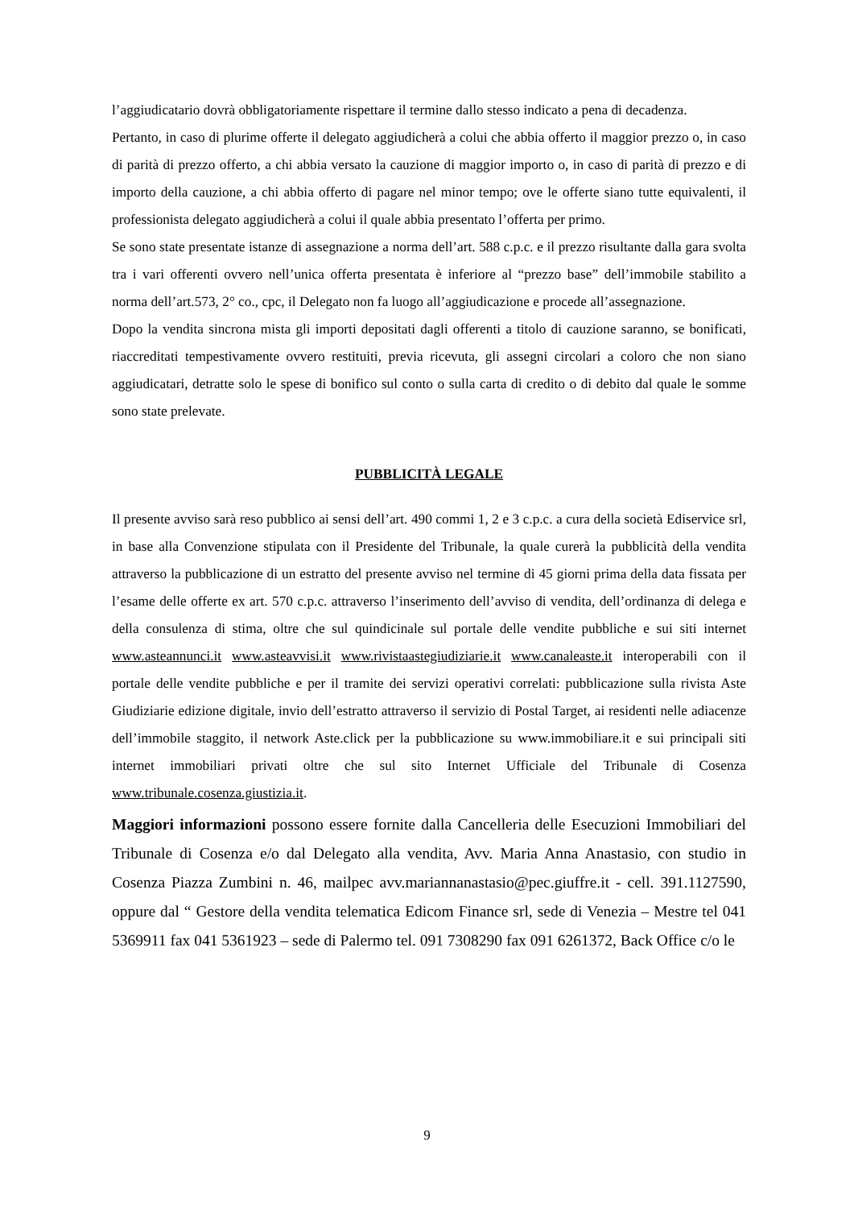l’aggiudicatario dovrà obbligatoriamente rispettare il termine dallo stesso indicato a pena di decadenza.
Pertanto, in caso di plurime offerte il delegato aggiudicherà a colui che abbia offerto il maggior prezzo o, in caso di parità di prezzo offerto, a chi abbia versato la cauzione di maggior importo o, in caso di parità di prezzo e di importo della cauzione, a chi abbia offerto di pagare nel minor tempo; ove le offerte siano tutte equivalenti, il professionista delegato aggiudicherà a colui il quale abbia presentato l’offerta per primo.
Se sono state presentate istanze di assegnazione a norma dell’art. 588 c.p.c. e il prezzo risultante dalla gara svolta tra i vari offerenti ovvero nell’unica offerta presentata è inferiore al “prezzo base” dell’immobile stabilito a norma dell’art.573, 2° co., cpc, il Delegato non fa luogo all’aggiudicazione e procede all’assegnazione.
Dopo la vendita sincrona mista gli importi depositati dagli offerenti a titolo di cauzione saranno, se bonificati, riaccreditati tempestivamente ovvero restituiti, previa ricevuta, gli assegni circolari a coloro che non siano aggiudicatari, detratte solo le spese di bonifico sul conto o sulla carta di credito o di debito dal quale le somme sono state prelevate.
PUBBLICITÀ LEGALE
Il presente avviso sarà reso pubblico ai sensi dell’art. 490 commi 1, 2 e 3 c.p.c. a cura della società Ediservice srl, in base alla Convenzione stipulata con il Presidente del Tribunale, la quale curerà la pubblicità della vendita attraverso la pubblicazione di un estratto del presente avviso nel termine di 45 giorni prima della data fissata per l’esame delle offerte ex art. 570 c.p.c. attraverso l’inserimento dell’avviso di vendita, dell’ordinanza di delega e della consulenza di stima, oltre che sul quindicinale sul portale delle vendite pubbliche e sui siti internet www.asteannunci.it www.asteavvisi.it www.rivistaastegiudiziarie.it www.canaleaste.it interoperabili con il portale delle vendite pubbliche e per il tramite dei servizi operativi correlati: pubblicazione sulla rivista Aste Giudiziarie edizione digitale, invio dell’estratto attraverso il servizio di Postal Target, ai residenti nelle adiacenze dell’immobile staggito, il network Aste.click per la pubblicazione su www.immobiliare.it e sui principali siti internet immobiliari privati oltre che sul sito Internet Ufficiale del Tribunale di Cosenza www.tribunale.cosenza.giustizia.it.
Maggiori informazioni possono essere fornite dalla Cancelleria delle Esecuzioni Immobiliari del Tribunale di Cosenza e/o dal Delegato alla vendita, Avv. Maria Anna Anastasio, con studio in Cosenza Piazza Zumbini n. 46, mailpec avv.mariannanastasio@pec.giuffre.it - cell. 391.1127590, oppure dal “ Gestore della vendita telematica Edicom Finance srl, sede di Venezia – Mestre tel 041 5369911 fax 041 5361923 – sede di Palermo tel. 091 7308290 fax 091 6261372, Back Office c/o le
9